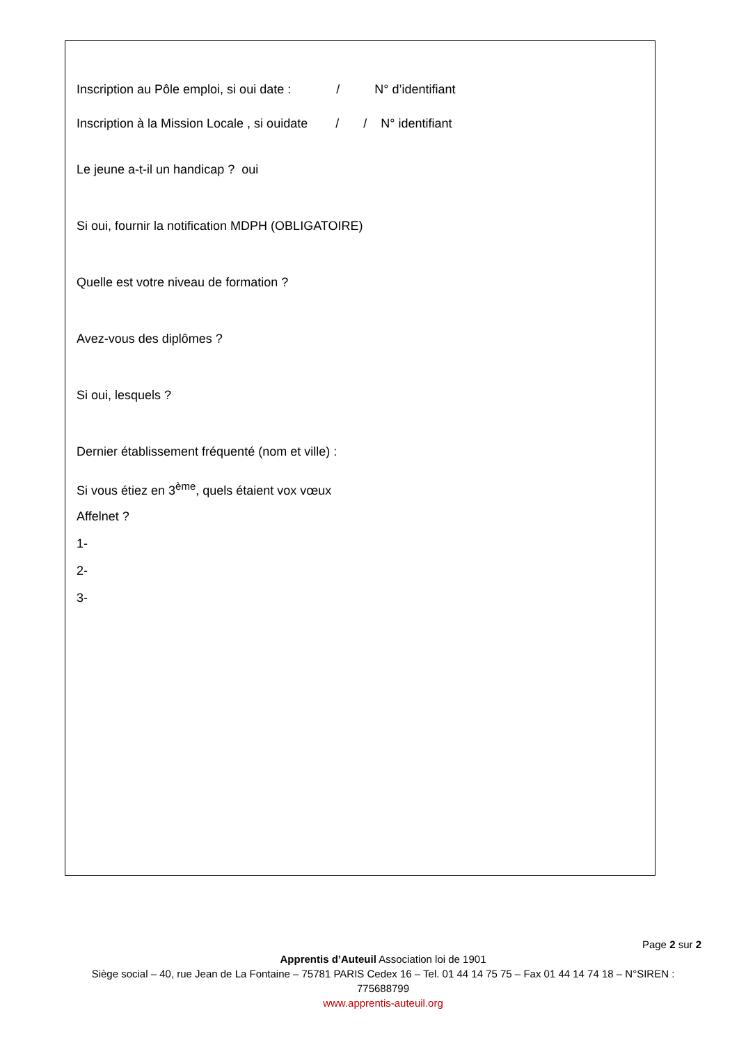Inscription au Pôle emploi, si oui date : / N° d’identifiant
Inscription à la Mission Locale , si ouidate / / N° identifiant
Le jeune a-t-il un handicap ? oui
Si oui, fournir la notification MDPH (OBLIGATOIRE)
Quelle est votre niveau de formation ?
Avez-vous des diplômes ?
Si oui, lesquels ?
Dernier établissement fréquenté (nom et ville) :
Si vous étiez en 3<sup>ème</sup>, quels étaient vox vœux
Affelnet ?
1-
2-
3-
Page 2 sur 2
Apprentis d’Auteuil Association loi de 1901
Siège social – 40, rue Jean de La Fontaine – 75781 PARIS Cedex 16 – Tel. 01 44 14 75 75 – Fax 01 44 14 74 18 – N°SIREN : 775688799
www.apprentis-auteuil.org